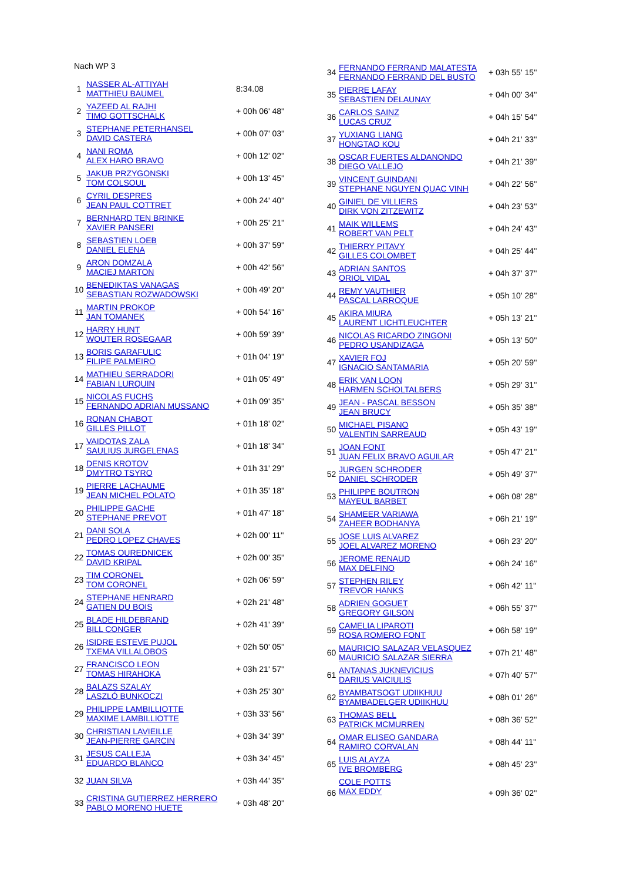Nach WP 3
| 1 | NASSER AL-ATTIYAH MATTHIEU BAUMEL | 8:34.08 |
| 2 | YAZEED AL RAJHI TIMO GOTTSCHALK | + 00h 06' 48'' |
| 3 | STEPHANE PETERHANSEL DAVID CASTERA | + 00h 07' 03'' |
| 4 | NANI ROMA ALEX HARO BRAVO | + 00h 12' 02'' |
| 5 | JAKUB PRZYGONSKI TOM COLSOUL | + 00h 13' 45'' |
| 6 | CYRIL DESPRES JEAN PAUL COTTRET | + 00h 24' 40'' |
| 7 | BERNHARD TEN BRINKE XAVIER PANSERI | + 00h 25' 21'' |
| 8 | SEBASTIEN LOEB DANIEL ELENA | + 00h 37' 59'' |
| 9 | ARON DOMZALA MACIEJ MARTON | + 00h 42' 56'' |
| 10 | BENEDIKTAS VANAGAS SEBASTIAN ROZWADOWSKI | + 00h 49' 20'' |
| 11 | MARTIN PROKOP JAN TOMANEK | + 00h 54' 16'' |
| 12 | HARRY HUNT WOUTER ROSEGAAR | + 00h 59' 39'' |
| 13 | BORIS GARAFULIC FILIPE PALMEIRO | + 01h 04' 19'' |
| 14 | MATHIEU SERRADORI FABIAN LURQUIN | + 01h 05' 49'' |
| 15 | NICOLAS FUCHS FERNANDO ADRIAN MUSSANO | + 01h 09' 35'' |
| 16 | RONAN CHABOT GILLES PILLOT | + 01h 18' 02'' |
| 17 | VAIDOTAS ZALA SAULIUS JURGELENAS | + 01h 18' 34'' |
| 18 | DENIS KROTOV DMYTRO TSYRO | + 01h 31' 29'' |
| 19 | PIERRE LACHAUME JEAN MICHEL POLATO | + 01h 35' 18'' |
| 20 | PHILIPPE GACHE STEPHANE PREVOT | + 01h 47' 18'' |
| 21 | DANI SOLA PEDRO LOPEZ CHAVES | + 02h 00' 11'' |
| 22 | TOMAS OUREDNICEK DAVID KRIPAL | + 02h 00' 35'' |
| 23 | TIM CORONEL TOM CORONEL | + 02h 06' 59'' |
| 24 | STEPHANE HENRARD GATIEN DU BOIS | + 02h 21' 48'' |
| 25 | BLADE HILDEBRAND BILL CONGER | + 02h 41' 39'' |
| 26 | ISIDRE ESTEVE PUJOL TXEMA VILLALOBOS | + 02h 50' 05'' |
| 27 | FRANCISCO LEON TOMAS HIRAHOKA | + 03h 21' 57'' |
| 28 | BALAZS SZALAY LASZLÓ BUNKOCZI | + 03h 25' 30'' |
| 29 | PHILIPPE LAMBILLIOTTE MAXIME LAMBILLIOTTE | + 03h 33' 56'' |
| 30 | CHRISTIAN LAVIEILLE JEAN-PIERRE GARCIN | + 03h 34' 39'' |
| 31 | JESUS CALLEJA EDUARDO BLANCO | + 03h 34' 45'' |
| 32 | JUAN SILVA | + 03h 44' 35'' |
| 33 | CRISTINA GUTIERREZ HERRERO PABLO MORENO HUETE | + 03h 48' 20'' |
| 34 | FERNANDO FERRAND MALATESTA FERNANDO FERRAND DEL BUSTO | + 03h 55' 15'' |
| 35 | PIERRE LAFAY SEBASTIEN DELAUNAY | + 04h 00' 34'' |
| 36 | CARLOS SAINZ LUCAS CRUZ | + 04h 15' 54'' |
| 37 | YUXIANG LIANG HONGTAO KOU | + 04h 21' 33'' |
| 38 | OSCAR FUERTES ALDANONDO DIEGO VALLEJO | + 04h 21' 39'' |
| 39 | VINCENT GUINDANI STEPHANE NGUYEN QUAC VINH | + 04h 22' 56'' |
| 40 | GINIEL DE VILLIERS DIRK VON ZITZEWITZ | + 04h 23' 53'' |
| 41 | MAIK WILLEMS ROBERT VAN PELT | + 04h 24' 43'' |
| 42 | THIERRY PITAVY GILLES COLOMBET | + 04h 25' 44'' |
| 43 | ADRIAN SANTOS ORIOL VIDAL | + 04h 37' 37'' |
| 44 | REMY VAUTHIER PASCAL LARROQUE | + 05h 10' 28'' |
| 45 | AKIRA MIURA LAURENT LICHTLEUCHTER | + 05h 13' 21'' |
| 46 | NICOLAS RICARDO ZINGONI PEDRO USANDIZAGA | + 05h 13' 50'' |
| 47 | XAVIER FOJ IGNACIO SANTAMARIA | + 05h 20' 59'' |
| 48 | ERIK VAN LOON HARMEN SCHOLTALBERS | + 05h 29' 31'' |
| 49 | JEAN - PASCAL BESSON JEAN BRUCY | + 05h 35' 38'' |
| 50 | MICHAEL PISANO VALENTIN SARREAUD | + 05h 43' 19'' |
| 51 | JOAN FONT JUAN FELIX BRAVO AGUILAR | + 05h 47' 21'' |
| 52 | JURGEN SCHRODER DANIEL SCHRODER | + 05h 49' 37'' |
| 53 | PHILIPPE BOUTRON MAYEUL BARBET | + 06h 08' 28'' |
| 54 | SHAMEER VARIAWA ZAHEER BODHANYA | + 06h 21' 19'' |
| 55 | JOSE LUIS ALVAREZ JOEL ALVAREZ MORENO | + 06h 23' 20'' |
| 56 | JEROME RENAUD MAX DELFINO | + 06h 24' 16'' |
| 57 | STEPHEN RILEY TREVOR HANKS | + 06h 42' 11'' |
| 58 | ADRIEN GOGUET GREGORY GILSON | + 06h 55' 37'' |
| 59 | CAMELIA LIPAROTI ROSA ROMERO FONT | + 06h 58' 19'' |
| 60 | MAURICIO SALAZAR VELASQUEZ MAURICIO SALAZAR SIERRA | + 07h 21' 48'' |
| 61 | ANTANAS JUKNEVICIUS DARIUS VAICIULIS | + 07h 40' 57'' |
| 62 | BYAMBATSOGT UDIIKHUU BYAMBADELGER UDIIKHUU | + 08h 01' 26'' |
| 63 | THOMAS BELL PATRICK MCMURREN | + 08h 36' 52'' |
| 64 | OMAR ELISEO GANDARA RAMIRO CORVALAN | + 08h 44' 11'' |
| 65 | LUIS ALAYZA IVE BROMBERG | + 08h 45' 23'' |
| 66 | COLE POTTS MAX EDDY | + 09h 36' 02'' |